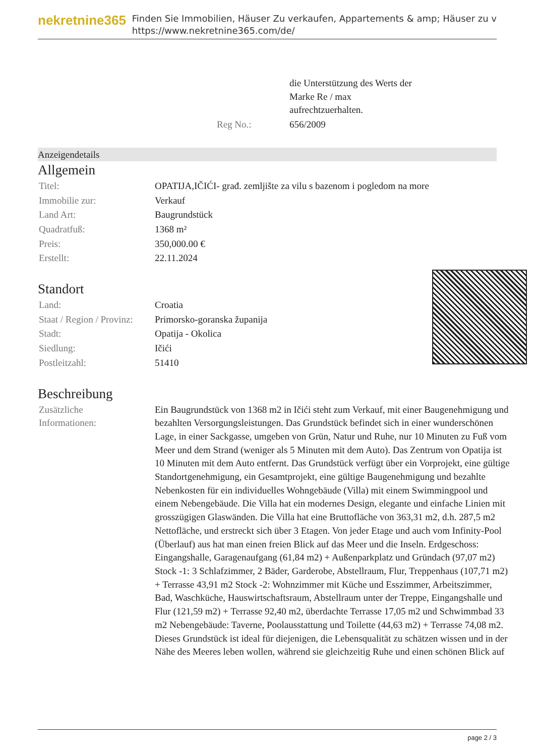nekretnine365
Finden Sie Immobilien, Häuser Zu verkaufen, Appartements & amp; Häuser zu v
https://www.nekretnine365.com/de/
| | die Unterstützung des Werts der Marke Re / max aufrechtzuerhalten. |
| Reg No.: | 656/2009 |
Anzeigendetails
Allgemein
| Titel: | OPATIJA,IČIĆI- građ. zemljište za vilu s bazenom i pogledom na more |
| Immobilie zur: | Verkauf |
| Land Art: | Baugrundstück |
| Quadratfuß: | 1368 m² |
| Preis: | 350,000.00 € |
| Erstellt: | 22.11.2024 |
Standort
| Land: | Croatia |
| Staat / Region / Provinz: | Primorsko-goranska županija |
| Stadt: | Opatija - Okolica |
| Siedlung: | Ičići |
| Postleitzahl: | 51410 |
Beschreibung
| Zusätzliche Informationen: | Ein Baugrundstück von 1368 m2 in Ičići steht zum Verkauf, mit einer Baugenehmigung und bezahlten Versorgungsleistungen. Das Grundstück befindet sich in einer wunderschönen Lage, in einer Sackgasse, umgeben von Grün, Natur und Ruhe, nur 10 Minuten zu Fuß vom Meer und dem Strand (weniger als 5 Minuten mit dem Auto). Das Zentrum von Opatija ist 10 Minuten mit dem Auto entfernt. Das Grundstück verfügt über ein Vorprojekt, eine gültige Standortgenehmigung, ein Gesamtprojekt, eine gültige Baugenehmigung und bezahlte Nebenkosten für ein individuelles Wohngebäude (Villa) mit einem Swimmingpool und einem Nebengebäude. Die Villa hat ein modernes Design, elegante und einfache Linien mit grosszügigen Glaswänden. Die Villa hat eine Bruttofläche von 363,31 m2, d.h. 287,5 m2 Nettofläche, und erstreckt sich über 3 Etagen. Von jeder Etage und auch vom Infinity-Pool (Überlauf) aus hat man einen freien Blick auf das Meer und die Inseln. Erdgeschoss: Eingangshalle, Garagenaufgang (61,84 m2) + Außenparkplatz und Gründach (97,07 m2) Stock -1: 3 Schlafzimmer, 2 Bäder, Garderobe, Abstellraum, Flur, Treppenhaus (107,71 m2) + Terrasse 43,91 m2 Stock -2: Wohnzimmer mit Küche und Esszimmer, Arbeitszimmer, Bad, Waschküche, Hauswirtschaftsraum, Abstellraum unter der Treppe, Eingangshalle und Flur (121,59 m2) + Terrasse 92,40 m2, überdachte Terrasse 17,05 m2 und Schwimmbad 33 m2 Nebengebäude: Taverne, Poolausstattung und Toilette (44,63 m2) + Terrasse 74,08 m2. Dieses Grundstück ist ideal für diejenigen, die Lebensqualität zu schätzen wissen und in der Nähe des Meeres leben wollen, während sie gleichzeitig Ruhe und einen schönen Blick auf |
page 2 / 3